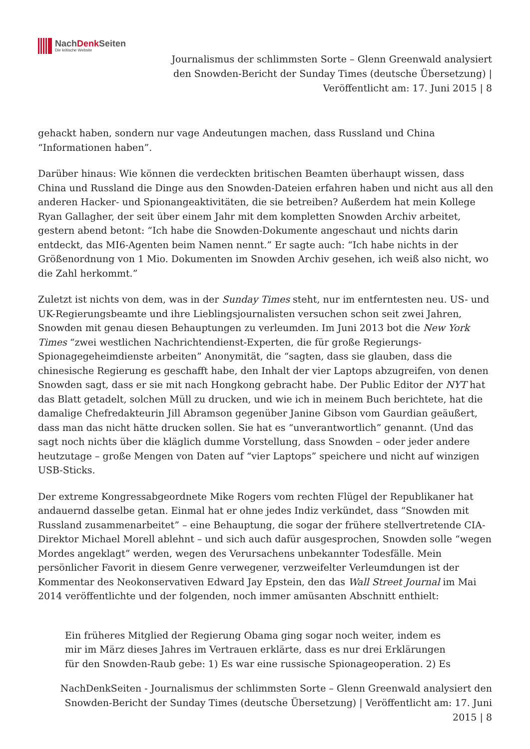NachDenk Seiten
Die kritische Website
Journalismus der schlimmsten Sorte – Glenn Greenwald analysiert den Snowden-Bericht der Sunday Times (deutsche Übersetzung) | Veröffentlicht am: 17. Juni 2015 | 8
gehackt haben, sondern nur vage Andeutungen machen, dass Russland und China “Informationen haben”.
Darüber hinaus: Wie können die verdeckten britischen Beamten überhaupt wissen, dass China und Russland die Dinge aus den Snowden-Dateien erfahren haben und nicht aus all den anderen Hacker- und Spionangeaktivitäten, die sie betreiben? Außerdem hat mein Kollege Ryan Gallagher, der seit über einem Jahr mit dem kompletten Snowden Archiv arbeitet, gestern abend betont: “Ich habe die Snowden-Dokumente angeschaut und nichts darin entdeckt, das MI6-Agenten beim Namen nennt.” Er sagte auch: “Ich habe nichts in der Größenordnung von 1 Mio. Dokumenten im Snowden Archiv gesehen, ich weiß also nicht, wo die Zahl herkommt.”
Zuletzt ist nichts von dem, was in der Sunday Times steht, nur im entferntesten neu. US- und UK-Regierungsbeamte und ihre Lieblingsjournalisten versuchen schon seit zwei Jahren, Snowden mit genau diesen Behauptungen zu verleumden. Im Juni 2013 bot die New York Times “zwei westlichen Nachrichtendienst-Experten, die für große Regierungs-Spionagegeheimdienste arbeiten” Anonymität, die “sagten, dass sie glauben, dass die chinesische Regierung es geschafft habe, den Inhalt der vier Laptops abzugreifen, von denen Snowden sagt, dass er sie mit nach Hongkong gebracht habe. Der Public Editor der NYT hat das Blatt getadelt, solchen Müll zu drucken, und wie ich in meinem Buch berichtete, hat die damalige Chefredakteurin Jill Abramson gegenüber Janine Gibson vom Gaurdian geäußert, dass man das nicht hätte drucken sollen. Sie hat es “unverantwortlich” genannt. (Und das sagt noch nichts über die kläglich dumme Vorstellung, dass Snowden – oder jeder andere heutzutage – große Mengen von Daten auf “vier Laptops” speichere und nicht auf winzigen USB-Sticks.
Der extreme Kongressabgeordnete Mike Rogers vom rechten Flügel der Republikaner hat andauernd dasselbe getan. Einmal hat er ohne jedes Indiz verkündet, dass “Snowden mit Russland zusammenarbeitet” – eine Behauptung, die sogar der frühere stellvertretende CIA-Direktor Michael Morell ablehnt – und sich auch dafür ausgesprochen, Snowden solle “wegen Mordes angeklagt” werden, wegen des Verursachens unbekannter Todesfälle. Mein persönlicher Favorit in diesem Genre verwegener, verzweifelter Verleumdungen ist der Kommentar des Neokonservativen Edward Jay Epstein, den das Wall Street Journal im Mai 2014 veröffentlichte und der folgenden, noch immer amüsanten Abschnitt enthielt:
Ein früheres Mitglied der Regierung Obama ging sogar noch weiter, indem es mir im März dieses Jahres im Vertrauen erklärte, dass es nur drei Erklärungen für den Snowden-Raub gebe: 1) Es war eine russische Spionageoperation. 2) Es
NachDenkSeiten - Journalismus der schlimmsten Sorte – Glenn Greenwald analysiert den Snowden-Bericht der Sunday Times (deutsche Übersetzung) | Veröffentlicht am: 17. Juni 2015 | 8